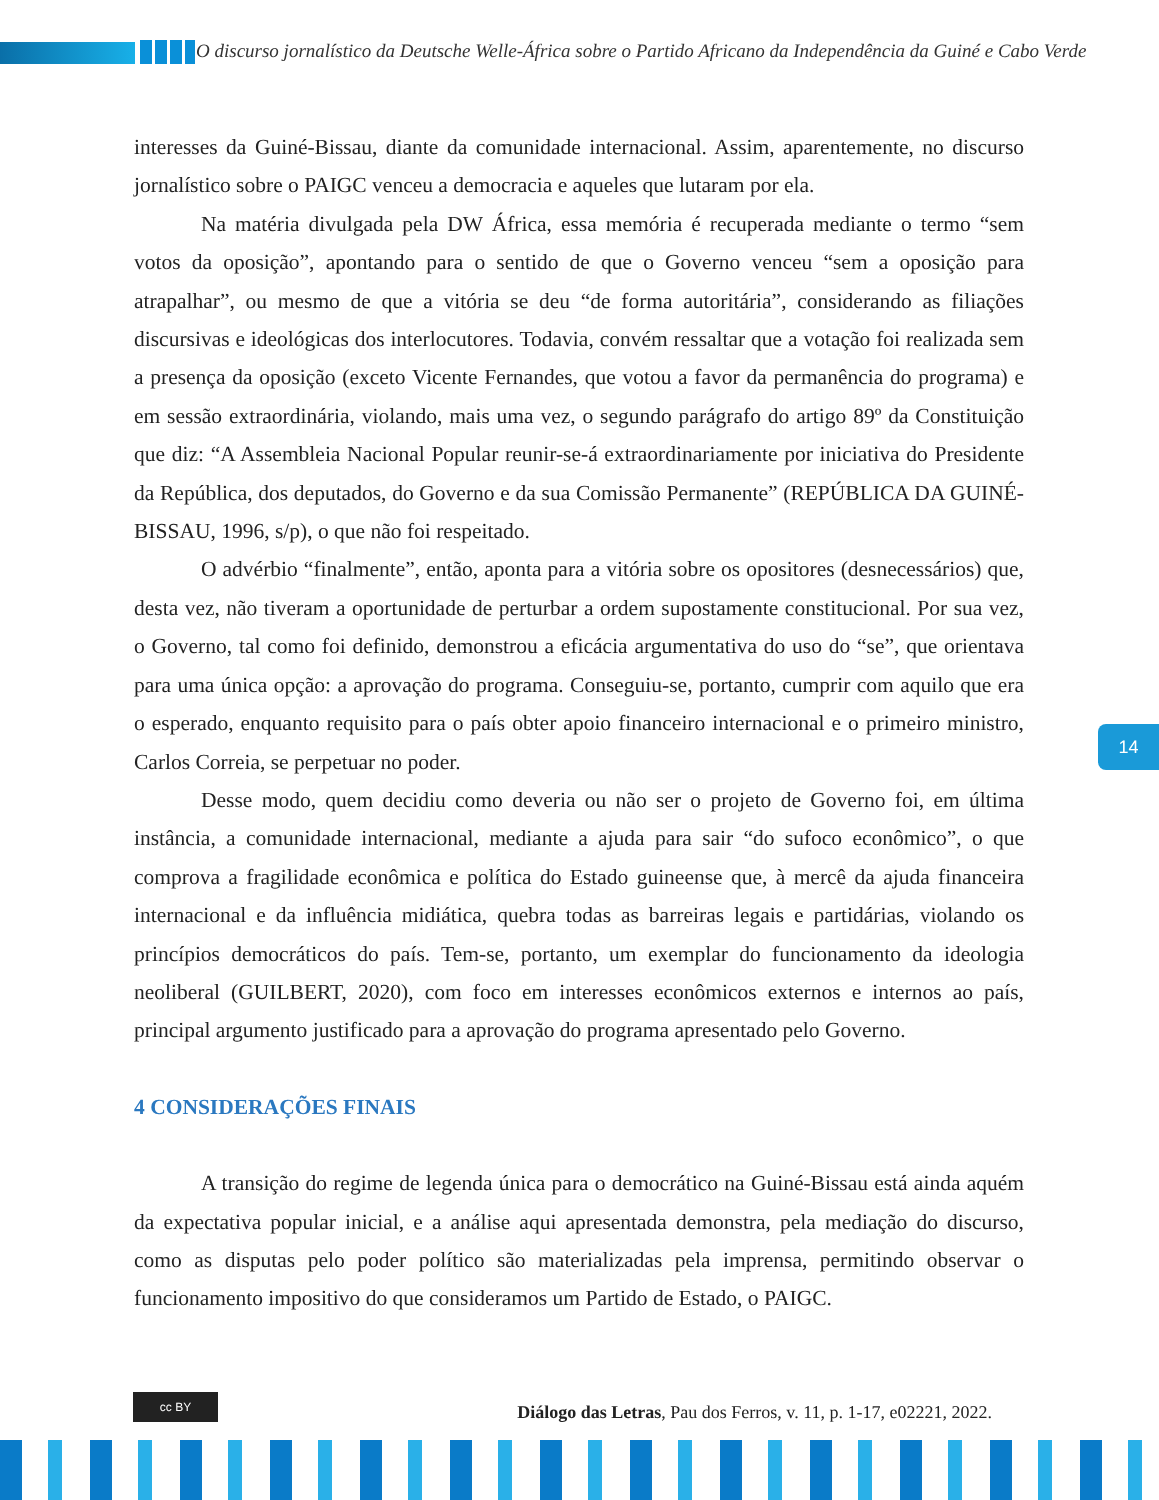O discurso jornalístico da Deutsche Welle-África sobre o Partido Africano da Independência da Guiné e Cabo Verde
interesses da Guiné-Bissau, diante da comunidade internacional. Assim, aparentemente, no discurso jornalístico sobre o PAIGC venceu a democracia e aqueles que lutaram por ela.
Na matéria divulgada pela DW África, essa memória é recuperada mediante o termo “sem votos da oposição”, apontando para o sentido de que o Governo venceu “sem a oposição para atrapalhar”, ou mesmo de que a vitória se deu “de forma autoritária”, considerando as filiações discursivas e ideológicas dos interlocutores. Todavia, convém ressaltar que a votação foi realizada sem a presença da oposição (exceto Vicente Fernandes, que votou a favor da permanência do programa) e em sessão extraordinária, violando, mais uma vez, o segundo parágrafo do artigo 89º da Constituição que diz: “A Assembleia Nacional Popular reunir-se-á extraordinariamente por iniciativa do Presidente da República, dos deputados, do Governo e da sua Comissão Permanente” (REPÚBLICA DA GUINÉ-BISSAU, 1996, s/p), o que não foi respeitado.
O advérbio “finalmente”, então, aponta para a vitória sobre os opositores (desnecessários) que, desta vez, não tiveram a oportunidade de perturbar a ordem supostamente constitucional. Por sua vez, o Governo, tal como foi definido, demonstrou a eficácia argumentativa do uso do “se”, que orientava para uma única opção: a aprovação do programa. Conseguiu-se, portanto, cumprir com aquilo que era o esperado, enquanto requisito para o país obter apoio financeiro internacional e o primeiro ministro, Carlos Correia, se perpetuar no poder.
Desse modo, quem decidiu como deveria ou não ser o projeto de Governo foi, em última instância, a comunidade internacional, mediante a ajuda para sair “do sufoco econômico”, o que comprova a fragilidade econômica e política do Estado guineense que, à mercê da ajuda financeira internacional e da influência midiática, quebra todas as barreiras legais e partidárias, violando os princípios democráticos do país. Tem-se, portanto, um exemplar do funcionamento da ideologia neoliberal (GUILBERT, 2020), com foco em interesses econômicos externos e internos ao país, principal argumento justificado para a aprovação do programa apresentado pelo Governo.
4 CONSIDERAÇÕES FINAIS
A transição do regime de legenda única para o democrático na Guiné-Bissau está ainda aquém da expectativa popular inicial, e a análise aqui apresentada demonstra, pela mediação do discurso, como as disputas pelo poder político são materializadas pela imprensa, permitindo observar o funcionamento impositivo do que consideramos um Partido de Estado, o PAIGC.
14
cc BY
Diálogo das Letras, Pau dos Ferros, v. 11, p. 1-17, e02221, 2022.